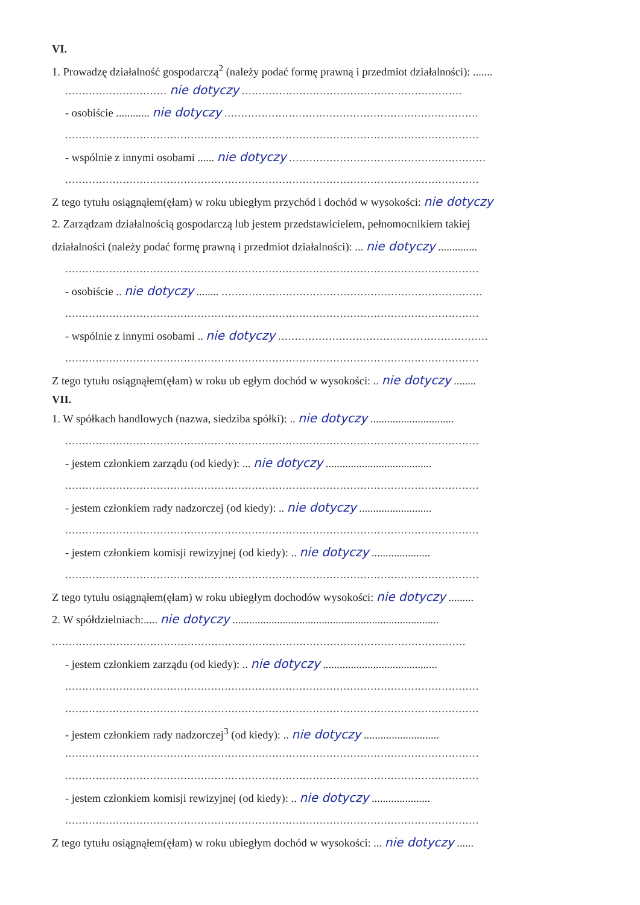VI.
1. Prowadzę działalność gospodarczą<sup>2</sup> (należy podać formę prawną i przedmiot działalności): .......
.............................. nie dotyczy .................................................................
- osobiście ............ nie dotyczy ...........................................................................
..........................................................................................................................
- wspólnie z innymi osobami ...... nie dotyczy ..........................................................
..........................................................................................................................
Z tego tytułu osiągnąłem(ęłam) w roku ubiegłym przychód i dochód w wysokości: nie dotyczy
2. Zarządzam działalnością gospodarczą lub jestem przedstawicielem, pełnomocnikiem takiej
działalności (należy podać formę prawną i przedmiot działalności): ... nie dotyczy ..............
..........................................................................................................................
- osobiście .. nie dotyczy ........ .............................................................................
..........................................................................................................................
- wspólnie z innymi osobami .. nie dotyczy ..............................................................
..........................................................................................................................
Z tego tytułu osiągnąłem(ęłam) w roku ub egłym dochód w wysokości: .. nie dotyczy ........
VII.
1. W spółkach handlowych (nazwa, siedziba spółki): .. nie dotyczy ..............................
..........................................................................................................................
- jestem członkiem zarządu (od kiedy): ... nie dotyczy ......................................
..........................................................................................................................
- jestem członkiem rady nadzorczej (od kiedy): .. nie dotyczy ..........................
..........................................................................................................................
- jestem członkiem komisji rewizyjnej (od kiedy): .. nie dotyczy .....................
..........................................................................................................................
Z tego tytułu osiągnąłem(ęłam) w roku ubiegłym dochodów wysokości: nie dotyczy .........
2. W spółdzielniach:..... nie dotyczy ..........................................................................
..........................................................................................................................
- jestem członkiem zarządu (od kiedy): .. nie dotyczy .........................................
..........................................................................................................................
..........................................................................................................................
- jestem członkiem rady nadzorczej<sup>3</sup> (od kiedy): .. nie dotyczy ...........................
..........................................................................................................................
..........................................................................................................................
- jestem członkiem komisji rewizyjnej (od kiedy): .. nie dotyczy .....................
..........................................................................................................................
Z tego tytułu osiągnąłem(ęłam) w roku ubiegłym dochód w wysokości: ... nie dotyczy ......